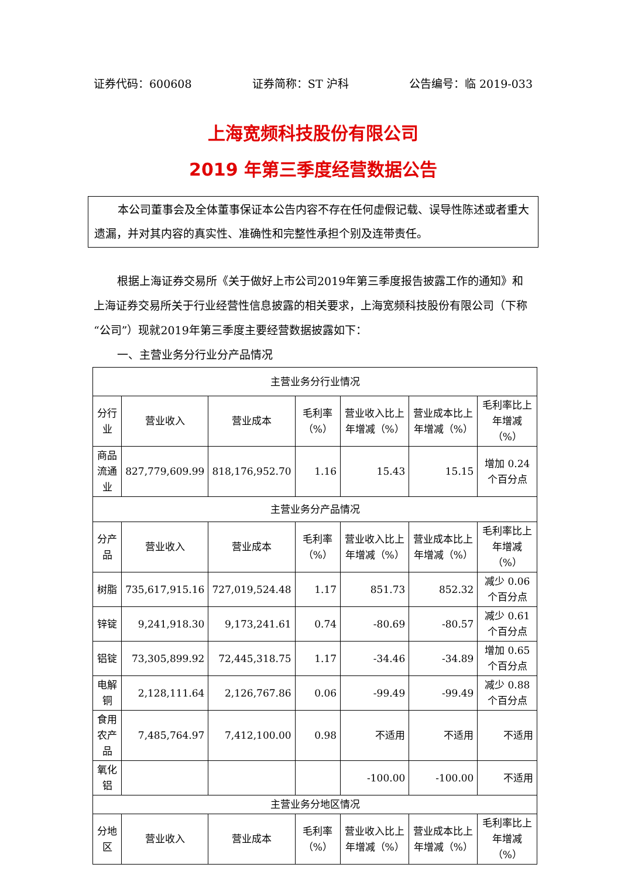证券代码：600608 证券简称：ST 沪科 公告编号：临 2019-033
上海宽频科技股份有限公司
2019 年第三季度经营数据公告
本公司董事会及全体董事保证本公告内容不存在任何虚假记载、误导性陈述或者重大遗漏，并对其内容的真实性、准确性和完整性承担个别及连带责任。
根据上海证券交易所《关于做好上市公司2019年第三季度报告披露工作的通知》和上海证券交易所关于行业经营性信息披露的相关要求，上海宽频科技股份有限公司（下称“公司”）现就2019年第三季度主要经营数据披露如下：
一、主营业务分行业分产品情况
| 主营业务分行业情况 | | | | | | |
| --- | --- | --- | --- | --- | --- | --- |
| 分行业 | 营业收入 | 营业成本 | 毛利率（%） | 营业收入比上年增减（%） | 营业成本比上年增减（%） | 毛利率比上年增减（%） |
| 商品流通业 | 827,779,609.99 | 818,176,952.70 | 1.16 | 15.43 | 15.15 | 增加 0.24 个百分点 |
| 主营业务分产品情况 | | | | | | |
| 分产品 | 营业收入 | 营业成本 | 毛利率（%） | 营业收入比上年增减（%） | 营业成本比上年增减（%） | 毛利率比上年增减（%） |
| 树脂 | 735,617,915.16 | 727,019,524.48 | 1.17 | 851.73 | 852.32 | 减少 0.06 个百分点 |
| 锌锭 | 9,241,918.30 | 9,173,241.61 | 0.74 | -80.69 | -80.57 | 减少 0.61 个百分点 |
| 铝锭 | 73,305,899.92 | 72,445,318.75 | 1.17 | -34.46 | -34.89 | 增加 0.65 个百分点 |
| 电解铜 | 2,128,111.64 | 2,126,767.86 | 0.06 | -99.49 | -99.49 | 减少 0.88 个百分点 |
| 食用农产品 | 7,485,764.97 | 7,412,100.00 | 0.98 | 不适用 | 不适用 | 不适用 |
| 氧化铝 | | | | -100.00 | -100.00 | 不适用 |
| 主营业务分地区情况 | | | | | | |
| 分地区 | 营业收入 | 营业成本 | 毛利率（%） | 营业收入比上年增减（%） | 营业成本比上年增减（%） | 毛利率比上年增减（%） |